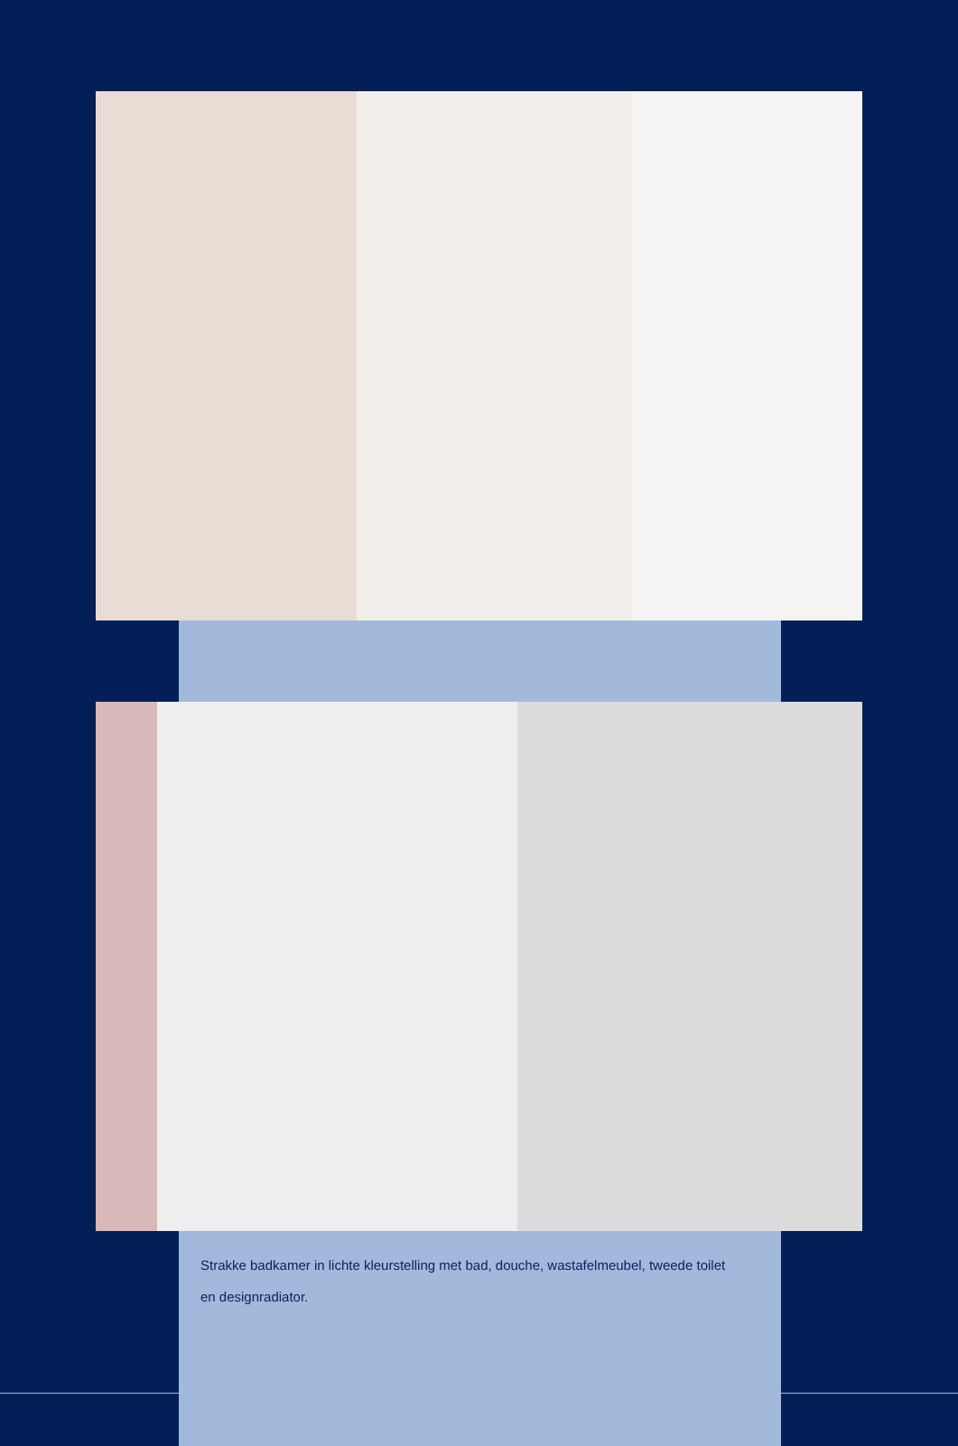Strakke badkamer in lichte kleurstelling met bad, douche, wastafelmeubel, tweede toilet en designradiator.